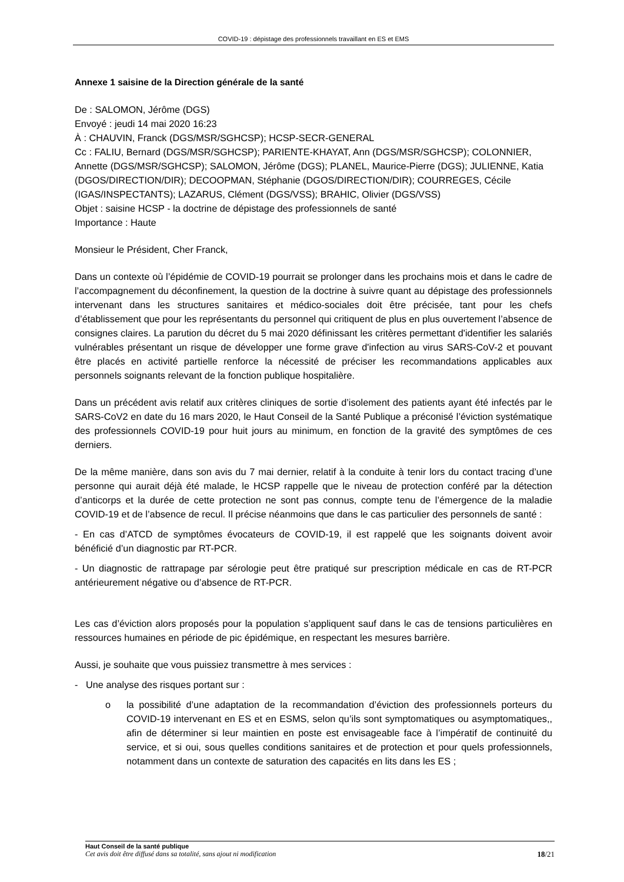COVID-19 : dépistage des professionnels travaillant en ES et EMS
Annexe 1 saisine de la Direction générale de la santé
De : SALOMON, Jérôme (DGS)
Envoyé : jeudi 14 mai 2020 16:23
À : CHAUVIN, Franck (DGS/MSR/SGHCSP); HCSP-SECR-GENERAL
Cc : FALIU, Bernard (DGS/MSR/SGHCSP); PARIENTE-KHAYAT, Ann (DGS/MSR/SGHCSP); COLONNIER, Annette (DGS/MSR/SGHCSP); SALOMON, Jérôme (DGS); PLANEL, Maurice-Pierre (DGS); JULIENNE, Katia (DGOS/DIRECTION/DIR); DECOOPMAN, Stéphanie (DGOS/DIRECTION/DIR); COURREGES, Cécile (IGAS/INSPECTANTS); LAZARUS, Clément (DGS/VSS); BRAHIC, Olivier (DGS/VSS)
Objet : saisine HCSP - la doctrine de dépistage des professionnels de santé
Importance : Haute
Monsieur le Président, Cher Franck,
Dans un contexte où l’épidémie de COVID-19 pourrait se prolonger dans les prochains mois et dans le cadre de l’accompagnement du déconfinement, la question de la doctrine à suivre quant au dépistage des professionnels intervenant dans les structures sanitaires et médico-sociales doit être précisée, tant pour les chefs d’établissement que pour les représentants du personnel qui critiquent de plus en plus ouvertement l’absence de consignes claires. La parution du décret du 5 mai 2020 définissant les critères permettant d'identifier les salariés vulnérables présentant un risque de développer une forme grave d'infection au virus SARS-CoV-2 et pouvant être placés en activité partielle renforce la nécessité de préciser les recommandations applicables aux personnels soignants relevant de la fonction publique hospitalière.
Dans un précédent avis relatif aux critères cliniques de sortie d’isolement des patients ayant été infectés par le SARS-CoV2 en date du 16 mars 2020, le Haut Conseil de la Santé Publique a préconisé l’éviction systématique des professionnels COVID-19 pour huit jours au minimum, en fonction de la gravité des symptômes de ces derniers.
De la même manière, dans son avis du 7 mai dernier, relatif à la conduite à tenir lors du contact tracing d’une personne qui aurait déjà été malade, le HCSP rappelle que le niveau de protection conféré par la détection d’anticorps et la durée de cette protection ne sont pas connus, compte tenu de l’émergence de la maladie COVID-19 et de l’absence de recul. Il précise néanmoins que dans le cas particulier des personnels de santé :
- En cas d’ATCD de symptômes évocateurs de COVID-19, il est rappelé que les soignants doivent avoir bénéficié d’un diagnostic par RT-PCR.
- Un diagnostic de rattrapage par sérologie peut être pratiqué sur prescription médicale en cas de RT-PCR antérieurement négative ou d’absence de RT-PCR.
Les cas d’éviction alors proposés pour la population s’appliquent sauf dans le cas de tensions particulières en ressources humaines en période de pic épidémique, en respectant les mesures barrière.
Aussi, je souhaite que vous puissiez transmettre à mes services :
- Une analyse des risques portant sur :
o la possibilité d’une adaptation de la recommandation d’éviction des professionnels porteurs du COVID-19 intervenant en ES et en ESMS, selon qu’ils sont symptomatiques ou asymptomatiques,, afin de déterminer si leur maintien en poste est envisageable face à l’impératif de continuité du service, et si oui, sous quelles conditions sanitaires et de protection et pour quels professionnels, notamment dans un contexte de saturation des capacités en lits dans les ES ;
Haut Conseil de la santé publique
Cet avis doit être diffusé dans sa totalité, sans ajout ni modification
18/21